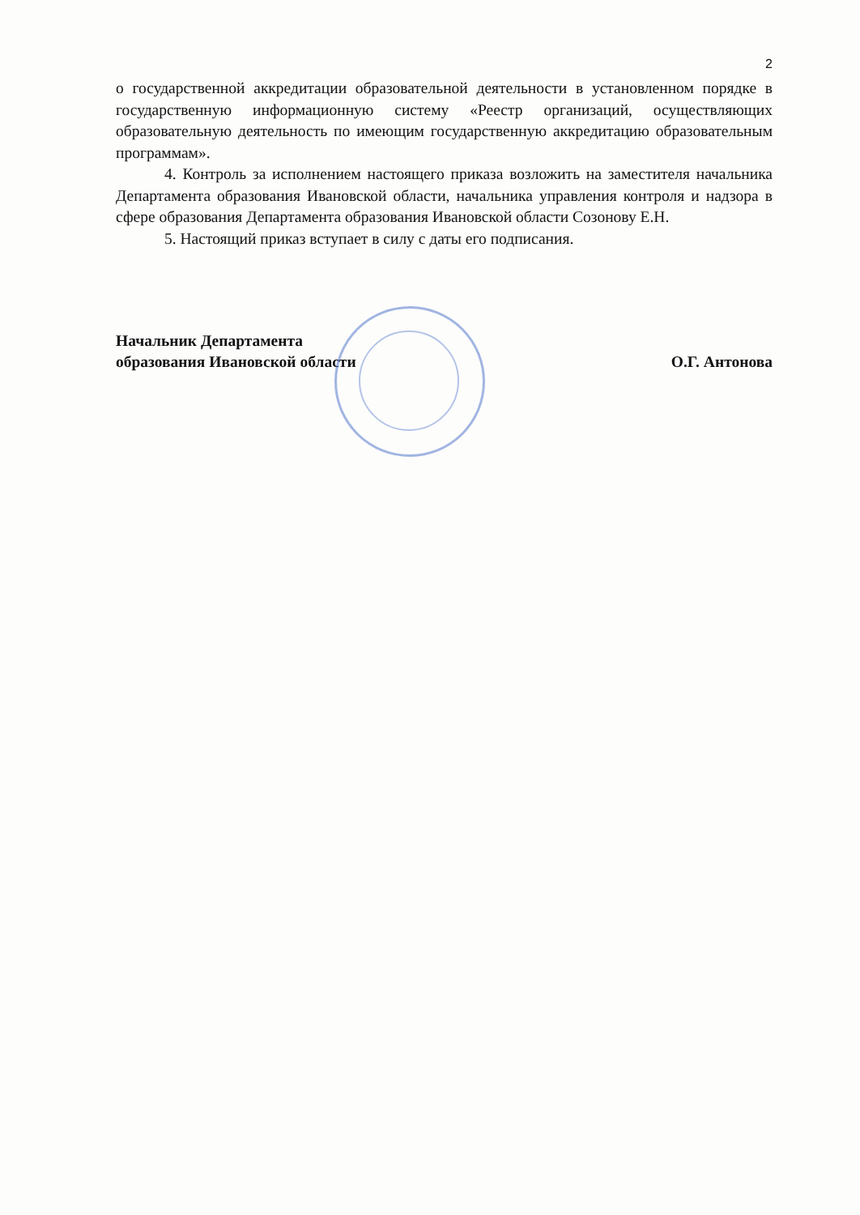2
о государственной аккредитации образовательной деятельности в установленном порядке в государственную информационную систему «Реестр организаций, осуществляющих образовательную деятельность по имеющим государственную аккредитацию образовательным программам».
4. Контроль за исполнением настоящего приказа возложить на заместителя начальника Департамента образования Ивановской области, начальника управления контроля и надзора в сфере образования Департамента образования Ивановской области Созонову Е.Н.
5. Настоящий приказ вступает в силу с даты его подписания.
Начальник Департамента
образования Ивановской области
О.Г. Антонова